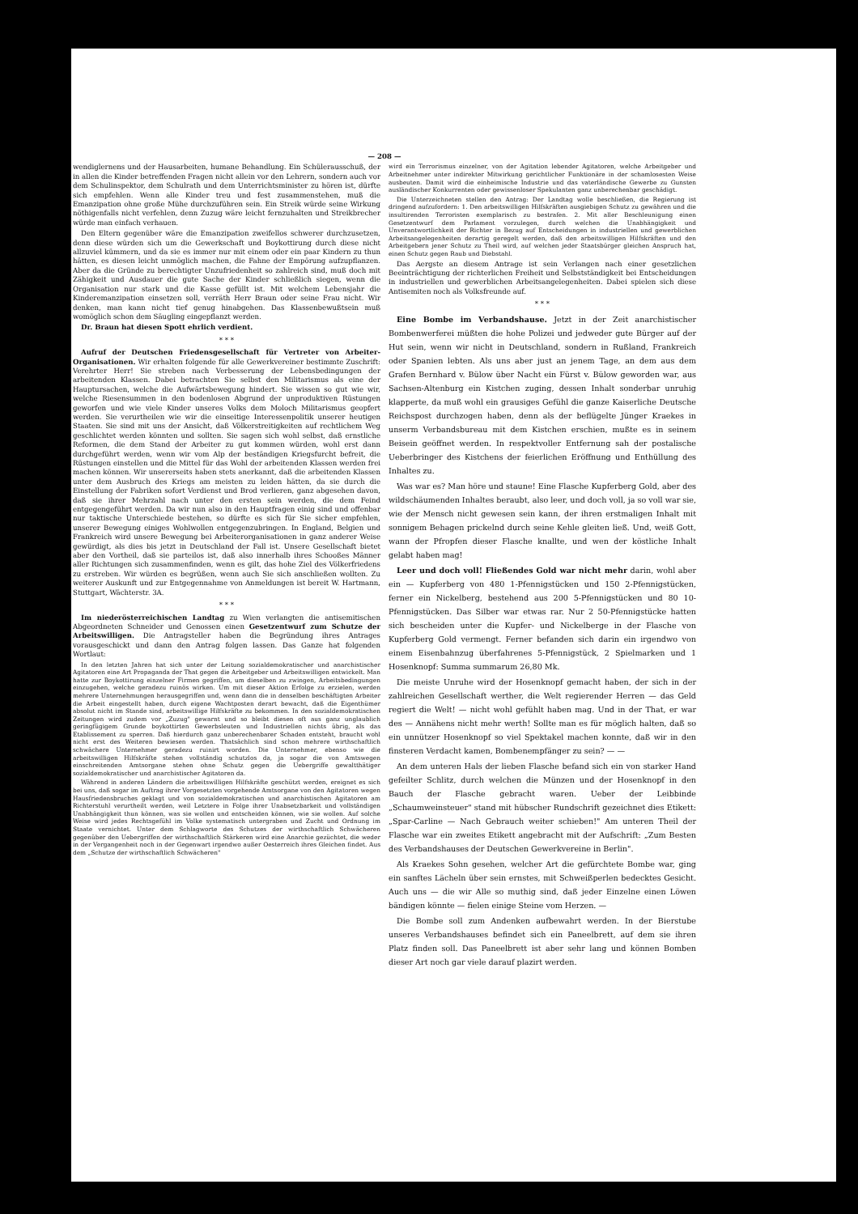— 208 —
wendiglernens und der Hausarbeiten, humane Behandlung. Ein Schülerausschuß, der in allen die Kinder betreffenden Fragen nicht allein vor den Lehrern, sondern auch vor dem Schulinspektor, dem Schulrath und dem Unterrichtsminister zu hören ist, dürfte sich empfehlen. Wenn alle Kinder treu und fest zusammenstehen, muß die Emanzipation ohne große Mühe durchzuführen sein. Ein Streik würde seine Wirkung nöthigenfalls nicht verfehlen, denn Zuzug wäre leicht fernzuhalten und Streikbrecher würde man einfach verhauen.
Den Eltern gegenüber wäre die Emanzipation zweifellos schwerer durchzusetzen, denn diese würden sich um die Gewerkschaft und Boykottirung durch diese nicht allzuviel kümmern, und da sie es immer nur mit einem oder ein paar Kindern zu thun hätten, es diesen leicht unmöglich machen, die Fahne der Empörung aufzupflanzen. Aber da die Gründe zu berechtigter Unzufriedenheit so zahlreich sind, muß doch mit Zähigkeit und Ausdauer die gute Sache der Kinder schließlich siegen, wenn die Organisation nur stark und die Kasse gefüllt ist. Mit welchem Lebensjahr die Kinderemanzipation einsetzen soll, verräth Herr Braun oder seine Frau nicht. Wir denken, man kann nicht tief genug hinabgehen. Das Klassenbewußtsein muß womöglich schon dem Säugling eingepflanzt werden.
Dr. Braun hat diesen Spott ehrlich verdient.
* * *
Aufruf der Deutschen Friedensgesellschaft für Vertreter von Arbeiter-Organisationen. Wir erhalten folgende für alle Gewerkvereiner bestimmte Zuschrift: Verehrter Herr! Sie streben nach Verbesserung der Lebensbedingungen der arbeitenden Klassen. Dabei betrachten Sie selbst den Militarismus als eine der Hauptursachen, welche die Aufwärtsbewegung hindert. Sie wissen so gut wie wir, welche Riesensummen in den bodenlosen Abgrund der unproduktiven Rüstungen geworfen und wie viele Kinder unseres Volks dem Moloch Militarismus geopfert werden. Sie verurtheilen wie wir die einseitige Interessenpolitik unserer heutigen Staaten. Sie sind mit uns der Ansicht, daß Völkerstreitigkeiten auf rechtlichem Weg geschlichtet werden könnten und sollten. Sie sagen sich wohl selbst, daß ernstliche Reformen, die dem Stand der Arbeiter zu gut kommen würden, wohl erst dann durchgeführt werden, wenn wir vom Alp der beständigen Kriegsfurcht befreit, die Rüstungen einstellen und die Mittel für das Wohl der arbeitenden Klassen werden frei machen können. Wir unsererseits haben stets anerkannt, daß die arbeitenden Klassen unter dem Ausbruch des Kriegs am meisten zu leiden hätten, da sie durch die Einstellung der Fabriken sofort Verdienst und Brod verlieren, ganz abgesehen davon, daß sie ihrer Mehrzahl nach unter den ersten sein werden, die dem Feind entgegengeführt werden. Da wir nun also in den Hauptfragen einig sind und offenbar nur taktische Unterschiede bestehen, so dürfte es sich für Sie sicher empfehlen, unserer Bewegung einiges Wohlwollen entgegenzubringen. In England, Belgien und Frankreich wird unsere Bewegung bei Arbeiterorganisationen in ganz anderer Weise gewürdigt, als dies bis jetzt in Deutschland der Fall ist. Unsere Gesellschaft bietet aber den Vortheil, daß sie parteilos ist, daß also innerhalb ihres Schooßes Männer aller Richtungen sich zusammenfinden, wenn es gilt, das hohe Ziel des Völkerfriedens zu erstreben. Wir würden es begrüßen, wenn auch Sie sich anschließen wollten. Zu weiterer Auskunft und zur Entgegennahme von Anmeldungen ist bereit W. Hartmann, Stuttgart, Wächterstr. 3A.
* * *
Im niederösterreichischen Landtag zu Wien verlangten die antisemitischen Abgeordneten Schneider und Genossen einen Gesetzentwurf zum Schutze der Arbeitswilligen. Die Antragsteller haben die Begründung ihres Antrages vorausgeschickt und dann den Antrag folgen lassen. Das Ganze hat folgenden Wortlaut:
In den letzten Jahren hat sich unter der Leitung sozialdemokratischer und anarchistischer Agitatoren eine Art Propaganda der That gegen die Arbeitgeber und Arbeitswilligen entwickelt. Man hatte zur Boykottirung einzelner Firmen gegriffen, um dieselben zu zwingen, Arbeitsbedingungen einzugehen, welche geradezu ruinös wirken. Um mit dieser Aktion Erfolge zu erzielen, werden mehrere Unternehmungen herausgegriffen und, wenn dann die in denselben beschäftigten Arbeiter die Arbeit eingestellt haben, durch eigene Wachtposten derart bewacht, daß die Eigenthümer absolut nicht im Stande sind, arbeitswillige Hilfskräfte zu bekommen. In den sozialdemokratischen Zeitungen wird zudem vor „Zuzug" gewarnt und so bleibt diesen oft aus ganz unglaublich geringfügigem Grunde boykottirten Gewerbsleuten und Industriellen nichts übrig, als das Etablissement zu sperren. Daß hierdurch ganz unberechenbarer Schaden entsteht, braucht wohl nicht erst des Weiteren bewiesen werden. Thatsächlich sind schon mehrere wirthschaftlich schwächere Unternehmer geradezu ruinirt worden. Die Unternehmer, ebenso wie die arbeitswilligen Hilfskräfte stehen vollständig schutzlos da, ja sogar die von Amtswegen einschreitenden Amtsorgane stehen ohne Schutz gegen die Uebergriffe gewaltthätiger sozialdemokratischer und anarchistischer Agitatoren da.
Während in anderen Ländern die arbeitswilligen Hilfskräfte geschützt werden, ereignet es sich bei uns, daß sogar im Auftrag ihrer Vorgesetzten vorgehende Amtsorgane von den Agitatoren wegen Hausfriedensbruches geklagt und von sozialdemokratischen und anarchistischen Agitatoren am Richterstuhl verurtheilt werden, weil Letztere in Folge ihrer Unabsetzbarkeit und vollständigen Unabhängigkeit thun können, was sie wollen und entscheiden können, wie sie wollen. Auf solche Weise wird jedes Rechtsgefühl im Volke systematisch untergraben und Zucht und Ordnung im Staate vernichtet. Unter dem Schlagworte des Schutzes der wirthschaftlich Schwächeren gegenüber den Uebergriffen der wirthschaftlich Stärkeren wird eine Anarchie gezüchtet, die weder in der Vergangenheit noch in der Gegenwart irgendwo außer Oesterreich ihres Gleichen findet. Aus dem „Schutze der wirthschaftlich Schwächeren"
wird ein Terrorismus einzelner, von der Agitation lebender Agitatoren, welche Arbeitgeber und Arbeitnehmer unter indirekter Mitwirkung gerichtlicher Funktionäre in der schamlosesten Weise ausbeuten. Damit wird die einheimische Industrie und das vaterländische Gewerbe zu Gunsten ausländischer Konkurrenten oder gewissenloser Spekulanten ganz unberechenbar geschädigt.
Die Unterzeichneten stellen den Antrag: Der Landtag wolle beschließen, die Regierung ist dringend aufzufordern: 1. Den arbeitswilligen Hilfskräften ausgiebigen Schutz zu gewähren und die insultirenden Terroristen exemplarisch zu bestrafen. 2. Mit aller Beschleunigung einen Gesetzentwurf dem Parlament vorzulegen, durch welchen die Unabhängigkeit und Unverantwortlichkeit der Richter in Bezug auf Entscheidungen in industriellen und gewerblichen Arbeitsangelegenheiten derartig geregelt werden, daß den arbeitswilligen Hilfskräften und den Arbeitgebern jener Schutz zu Theil wird, auf welchen jeder Staatsbürger gleichen Anspruch hat, einen Schutz gegen Raub und Diebstahl.
Das Aergste an diesem Antrage ist sein Verlangen nach einer gesetzlichen Beeinträchtigung der richterlichen Freiheit und Selbstständigkeit bei Entscheidungen in industriellen und gewerblichen Arbeitsangelegenheiten. Dabei spielen sich diese Antisemiten noch als Volksfreunde auf.
* * *
Eine Bombe im Verbandshause. Jetzt in der Zeit anarchistischer Bombenwerferei müßten die hohe Polizei und jedweder gute Bürger auf der Hut sein, wenn wir nicht in Deutschland, sondern in Rußland, Frankreich oder Spanien lebten. Als uns aber just an jenem Tage, an dem aus dem Grafen Bernhard v. Bülow über Nacht ein Fürst v. Bülow geworden war, aus Sachsen-Altenburg ein Kistchen zuging, dessen Inhalt sonderbar unruhig klapperte, da muß wohl ein grausiges Gefühl die ganze Kaiserliche Deutsche Reichspost durchzogen haben, denn als der beflügelte Jünger Kraekes in unserm Verbandsbureau mit dem Kistchen erschien, mußte es in seinem Beisein geöffnet werden. In respektvoller Entfernung sah der postalische Ueberbringer des Kistchens der feierlichen Eröffnung und Enthüllung des Inhaltes zu.
Was war es? Man höre und staune! Eine Flasche Kupferberg Gold, aber des wildschäumenden Inhaltes beraubt, also leer, und doch voll, ja so voll war sie, wie der Mensch nicht gewesen sein kann, der ihren erstmaligen Inhalt mit sonnigem Behagen prickelnd durch seine Kehle gleiten ließ. Und, weiß Gott, wann der Pfropfen dieser Flasche knallte, und wen der köstliche Inhalt gelabt haben mag!
Leer und doch voll! Fließendes Gold war nicht mehr darin, wohl aber ein — Kupferberg von 480 1-Pfennigstücken und 150 2-Pfennigstücken, ferner ein Nickelberg, bestehend aus 200 5-Pfennigstücken und 80 10-Pfennigstücken. Das Silber war etwas rar. Nur 2 50-Pfennigstücke hatten sich bescheiden unter die Kupfer- und Nickelberge in der Flasche von Kupferberg Gold vermengt. Ferner befanden sich darin ein irgendwo von einem Eisenbahnzug überfahrenes 5-Pfennigstück, 2 Spielmarken und 1 Hosenknopf: Summa summarum 26,80 Mk.
Die meiste Unruhe wird der Hosenknopf gemacht haben, der sich in der zahlreichen Gesellschaft werther, die Welt regierender Herren — das Geld regiert die Welt! — nicht wohl gefühlt haben mag. Und in der That, er war des — Annähens nicht mehr werth! Sollte man es für möglich halten, daß so ein unnützer Hosenknopf so viel Spektakel machen konnte, daß wir in den finsteren Verdacht kamen, Bombenempfänger zu sein? — —
An dem unteren Hals der lieben Flasche befand sich ein von starker Hand gefeilter Schlitz, durch welchen die Münzen und der Hosenknopf in den Bauch der Flasche gebracht waren. Ueber der Leibbinde „Schaumweinsteuer" stand mit hübscher Rundschrift gezeichnet dies Etikett: „Spar-Carline — Nach Gebrauch weiter schieben!" Am unteren Theil der Flasche war ein zweites Etikett angebracht mit der Aufschrift: „Zum Besten des Verbandshauses der Deutschen Gewerkvereine in Berlin".
Als Kraekes Sohn gesehen, welcher Art die gefürchtete Bombe war, ging ein sanftes Lächeln über sein ernstes, mit Schweißperlen bedecktes Gesicht. Auch uns — die wir Alle so muthig sind, daß jeder Einzelne einen Löwen bändigen könnte — fielen einige Steine vom Herzen. —
Die Bombe soll zum Andenken aufbewahrt werden. In der Bierstube unseres Verbandshauses befindet sich ein Paneelbrett, auf dem sie ihren Platz finden soll. Das Paneelbrett ist aber sehr lang und können Bomben dieser Art noch gar viele darauf plazirt werden.